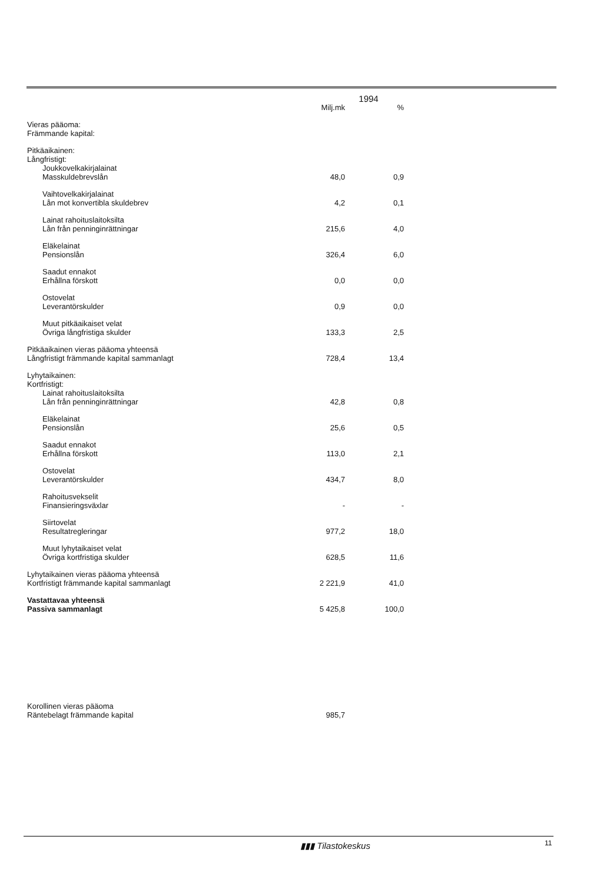| | 1994 | |
| --- | --- | --- |
| | Milj.mk | % |
| Vieras pääoma: Främmande kapital: | | |
| Pitkäaikainen: Långfristigt: Joukkovelkakirjalainat Masskuldebrevslån | 48,0 | 0,9 |
| Vaihtovelkakirjalainat Lån mot konvertibla skuldebrev | 4,2 | 0,1 |
| Lainat rahoituslaitoksilta Lån från penninginrättningar | 215,6 | 4,0 |
| Eläkelainat Pensionslån | 326,4 | 6,0 |
| Saadut ennakot Erhållna förskott | 0,0 | 0,0 |
| Ostovelat Leverantörskulder | 0,9 | 0,0 |
| Muut pitkäaikaiset velat Övriga långfristiga skulder | 133,3 | 2,5 |
| Pitkäaikainen vieras pääoma yhteensä Långfristigt främmande kapital sammanlagt | 728,4 | 13,4 |
| Lyhytaikainen: Kortfristigt: Lainat rahoituslaitoksilta Lån från penninginrättningar | 42,8 | 0,8 |
| Eläkelainat Pensionslån | 25,6 | 0,5 |
| Saadut ennakot Erhållna förskott | 113,0 | 2,1 |
| Ostovelat Leverantörskulder | 434,7 | 8,0 |
| Rahoitusvekselit Finansieringsväxlar | - | - |
| Siirtovelat Resultatregleringar | 977,2 | 18,0 |
| Muut lyhytaikaiset velat Övriga kortfristiga skulder | 628,5 | 11,6 |
| Lyhytaikainen vieras pääoma yhteensä Kortfristigt främmande kapital sammanlagt | 2 221,9 | 41,0 |
| Vastattavaa yhteensä Passiva sammanlagt | 5 425,8 | 100,0 |
| Korollinen vieras pääoma Räntebelagt främmande kapital | 985,7 | |
▮▮▮ Tilastokeskus 11